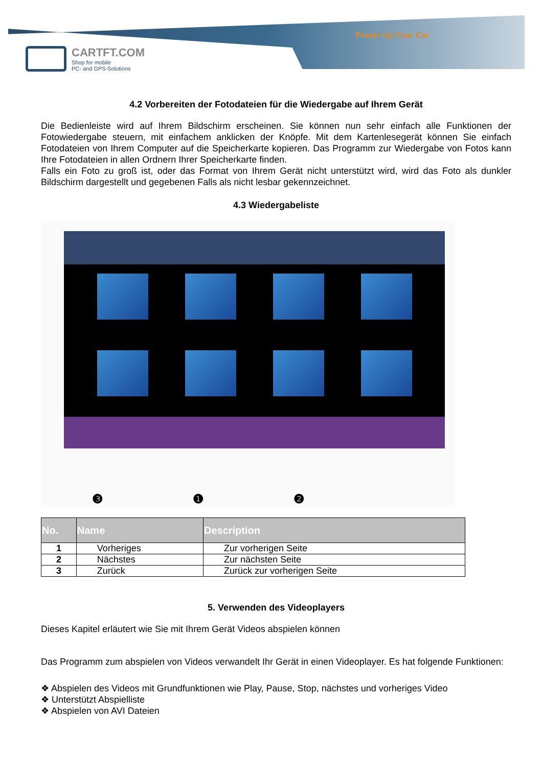Power Up Your Car
CARTFT.COM
Shop for mobile
PC- and GPS-Solutions
4.2 Vorbereiten der Fotodateien für die Wiedergabe auf Ihrem Gerät
Die Bedienleiste wird auf Ihrem Bildschirm erscheinen. Sie können nun sehr einfach alle Funktionen der Fotowiedergabe steuern, mit einfachem anklicken der Knöpfe. Mit dem Kartenlesegerät können Sie einfach Fotodateien von Ihrem Computer auf die Speicherkarte kopieren. Das Programm zur Wiedergabe von Fotos kann Ihre Fotodateien in allen Ordnern Ihrer Speicherkarte finden.
Falls ein Foto zu groß ist, oder das Format von Ihrem Gerät nicht unterstützt wird, wird das Foto als dunkler Bildschirm dargestellt und gegebenen Falls als nicht lesbar gekennzeichnet.
4.3 Wiedergabeliste
❸ ❶ ❷
| No. | Name | Description |
| --- | --- | --- |
| 1 | Vorheriges | Zur vorherigen Seite |
| 2 | Nächstes | Zur nächsten Seite |
| 3 | Zurück | Zurück zur vorherigen Seite |
5. Verwenden des Videoplayers
Dieses Kapitel erläutert wie Sie mit Ihrem Gerät Videos abspielen können
Das Programm zum abspielen von Videos verwandelt Ihr Gerät in einen Videoplayer. Es hat folgende Funktionen:
❖ Abspielen des Videos mit Grundfunktionen wie Play, Pause, Stop, nächstes und vorheriges Video
❖ Unterstützt Abspielliste
❖ Abspielen von AVI Dateien